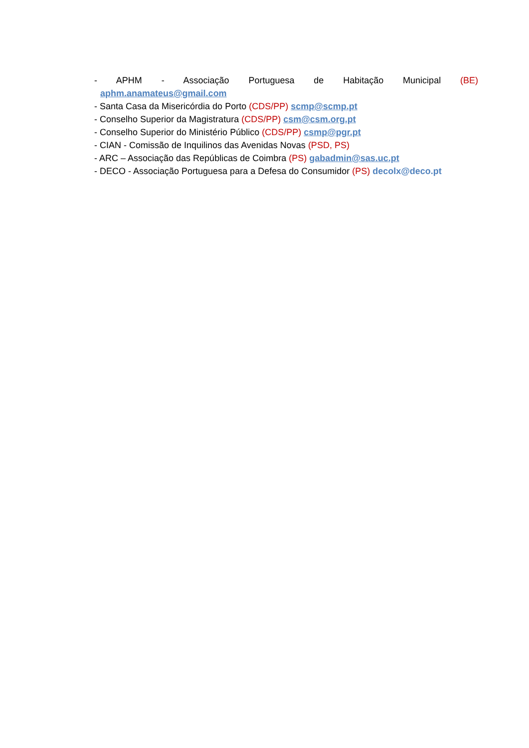- APHM - Associação Portuguesa de Habitação Municipal (BE)
aphm.anamateus@gmail.com
- Santa Casa da Misericórdia do Porto (CDS/PP) scmp@scmp.pt
- Conselho Superior da Magistratura (CDS/PP) csm@csm.org.pt
- Conselho Superior do Ministério Público (CDS/PP) csmp@pgr.pt
- CIAN - Comissão de Inquilinos das Avenidas Novas (PSD, PS)
- ARC – Associação das Repúblicas de Coimbra (PS) gabadmin@sas.uc.pt
- DECO - Associação Portuguesa para a Defesa do Consumidor (PS) decolx@deco.pt